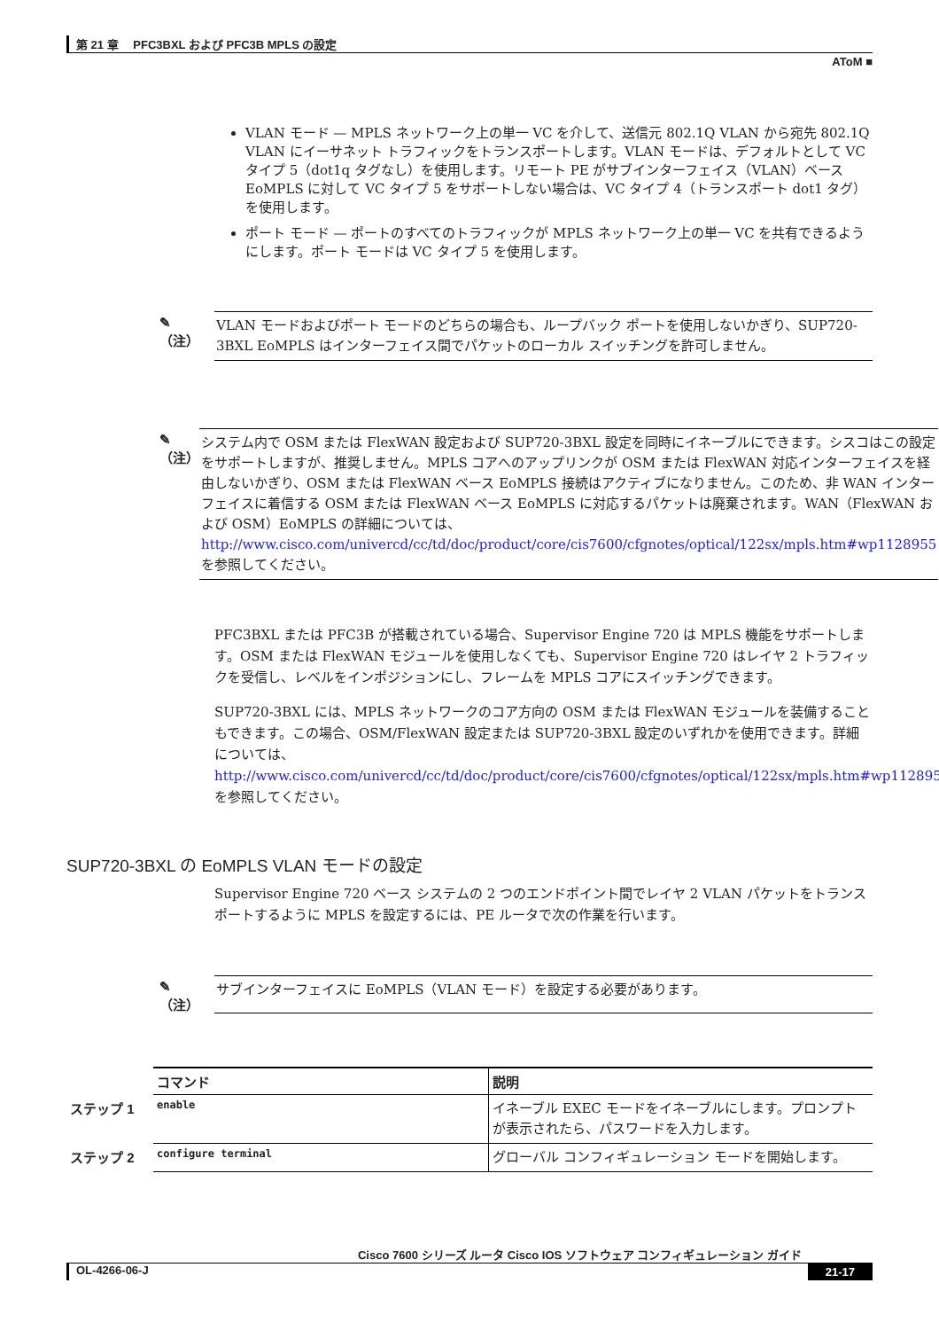第 21 章　 PFC3BXL および PFC3B MPLS の設定
AToM ■
VLAN モード — MPLS ネットワーク上の単一 VC を介して、送信元 802.1Q VLAN から宛先 802.1Q VLAN にイーサネット トラフィックをトランスポートします。VLAN モードは、デフォルトとして VC タイプ 5（dot1q タグなし）を使用します。リモート PE がサブインターフェイス（VLAN）ベース EoMPLS に対して VC タイプ 5 をサポートしない場合は、VC タイプ 4（トランスポート dot1 タグ）を使用します。
ポート モード — ポートのすべてのトラフィックが MPLS ネットワーク上の単一 VC を共有できるようにします。ポート モードは VC タイプ 5 を使用します。
✎
（注）
VLAN モードおよびポート モードのどちらの場合も、ループバック ポートを使用しないかぎり、SUP720-3BXL EoMPLS はインターフェイス間でパケットのローカル スイッチングを許可しません。
✎
（注）
システム内で OSM または FlexWAN 設定および SUP720-3BXL 設定を同時にイネーブルにできます。シスコはこの設定をサポートしますが、推奨しません。MPLS コアへのアップリンクが OSM または FlexWAN 対応インターフェイスを経由しないかぎり、OSM または FlexWAN ベース EoMPLS 接続はアクティブになりません。このため、非 WAN インターフェイスに着信する OSM または FlexWAN ベース EoMPLS に対応するパケットは廃棄されます。WAN（FlexWAN および OSM）EoMPLS の詳細については、
http://www.cisco.com/univercd/cc/td/doc/product/core/cis7600/cfgnotes/optical/122sx/mpls.htm#wp1128955
を参照してください。
PFC3BXL または PFC3B が搭載されている場合、Supervisor Engine 720 は MPLS 機能をサポートします。OSM または FlexWAN モジュールを使用しなくても、Supervisor Engine 720 はレイヤ 2 トラフィックを受信し、レベルをインポジションにし、フレームを MPLS コアにスイッチングできます。
SUP720-3BXL には、MPLS ネットワークのコア方向の OSM または FlexWAN モジュールを装備することもできます。この場合、OSM/FlexWAN 設定または SUP720-3BXL 設定のいずれかを使用できます。詳細については、
http://www.cisco.com/univercd/cc/td/doc/product/core/cis7600/cfgnotes/optical/122sx/mpls.htm#wp1128955
を参照してください。
SUP720-3BXL の EoMPLS VLAN モードの設定
Supervisor Engine 720 ベース システムの 2 つのエンドポイント間でレイヤ 2 VLAN パケットをトランスポートするように MPLS を設定するには、PE ルータで次の作業を行います。
✎
（注）
サブインターフェイスに EoMPLS（VLAN モード）を設定する必要があります。
| | コマンド | 説明 |
| ステップ 1 | enable | イネーブル EXEC モードをイネーブルにします。プロンプトが表示されたら、パスワードを入力します。 |
| ステップ 2 | configure terminal | グローバル コンフィギュレーション モードを開始します。 |
Cisco 7600 シリーズ ルータ Cisco IOS ソフトウェア コンフィギュレーション ガイド
OL-4266-06-J 21-17